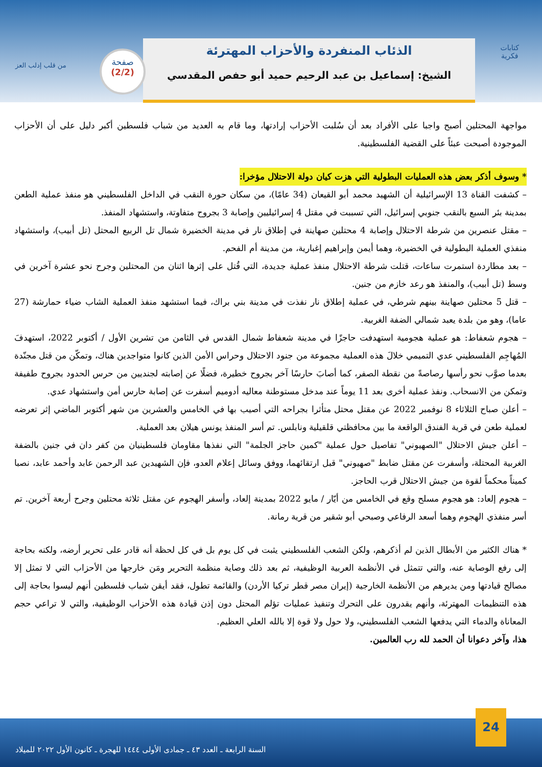من قلب إدلب العز
كتابات
فكرية
الذئاب المنفردة والأحزاب المهترئة
الشيخ: إسماعيل بن عبد الرحيم حميد أبو حفص المقدسي
صفحة
(2/2)
مواجهة المحتلين أصبح واجبا على الأفراد بعد أن سُلبت الأحزاب إرادتها، وما قام به العديد من شباب فلسطين أكبر دليل على أن الأحزاب الموجودة أصبحت عبئاً على القضية الفلسطينية.
* وسوف أذكر بعض هذه العمليات البطولية التي هزت كيان دولة الاحتلال مؤخرا:
– كشفت القناة 13 الإسرائيلية أن الشهيد محمد أبو القيعان (34 عامًا)، من سكان حورة النقب في الداخل الفلسطيني هو منفذ عملية الطعن بمدينة بئر السبع بالنقب جنوبي إسرائيل، التي تسببت في مقتل 4 إسرائيليين وإصابة 3 بجروح متفاوتة، واستشهاد المنفذ.
– مقتل عنصرين من شرطة الاحتلال وإصابة 4 محتلين صهاينة في إطلاق نار في مدينة الخضيرة شمال تل الربيع المحتل (تل أبيب)، واستشهاد منفذي العملية البطولية في الخضيرة، وهما أيمن وإبراهيم إغبارية، من مدينة أم الفحم.
– بعد مطاردة استمرت ساعات، قتلت شرطة الاحتلال منفذ عملية جديدة، التي قُتل على إثرها اثنان من المحتلين وجرح نحو عشرة آخرين في وسط (تل أبيب)، والمنفذ هو رعد خازم من جنين.
– قتل 5 محتلين صهاينة بينهم شرطي، في عملية إطلاق نار نفذت في مدينة بني براك، فيما استشهد منفذ العملية الشاب ضياء حمارشة (27 عاما)، وهو من بلدة يعبد شمالي الضفة الغربية.
– هجوم شعفاط: هو عملية هجومية استهدفت حاجزًا في مدينة شعفاط شمال القدس في الثامن من تشرين الأول / أكتوبر 2022، استهدفَ المُهاجِم الفلسطيني عدي التميمي خلالَ هذه العملية مجموعة من جنود الاحتلال وحراس الأمن الذين كانوا متواجدين هناك، وتمكّن من قتل مجنّدة بعدما صوَّب نحو رأسها رصاصةً من نقطة الصفر، كما أصابَ حارسًا آخر بجروح خطيرة، فضلًا عن إصابته لجنديين من حرس الحدود بجروح طفيفة وتمكن من الانسحاب. ونفذ عملية أخرى بعد 11 يوماً عند مدخل مستوطنة معاليه أدوميم أسفرت عن إصابة حارس أمن واستشهاد عدي.
– أعلن صباح الثلاثاء 8 نوفمبر 2022 عن مقتل محتل متأثرا بجراحه التي أصيب بها في الخامس والعشرين من شهر أكتوبر الماضي إثر تعرضه لعملية طعن في قرية الفندق الواقعة ما بين محافظتي قلقيلية ونابلس. تم أسر المنفذ يونس هيلان بعد العملية.
– أعلن جيش الاحتلال "الصهيوني" تفاصيل حول عملية "كمين حاجز الجلمة" التي نفذها مقاومان فلسطينيان من كفر دان في جنين بالضفة الغربية المحتلة، وأسفرت عن مقتل ضابط "صهيوني" قبل ارتقائهما، ووفق وسائل إعلام العدو، فإن الشهيدين عبد الرحمن عابد وأحمد عابد، نصبا كميناً محكماً لقوة من جيش الاحتلال قرب الحاجز.
– هجوم إلعاد: هو هجوم مسلح وقع في الخامس من أيّار / مايو 2022 بمدينة إلعاد، وأسفر الهجوم عن مقتل ثلاثة محتلين وجرح أربعة آخرين. تم أسر منفذي الهجوم وهما أسعد الرفاعي وصبحي أبو شقير من قرية رمانة.
* هناك الكثير من الأبطال الذين لم أذكرهم، ولكن الشعب الفلسطيني يثبت في كل يوم بل في كل لحظة أنه قادر على تحرير أرضه، ولكنه بحاجة إلى رفع الوصاية عنه، والتي تتمثل في الأنظمة العربية الوظيفية، ثم بعد ذلك وصاية منظمة التحرير ومَن خارجها من الأحزاب التي لا تمثل إلا مصالح قيادتها ومن يديرهم من الأنظمة الخارجية (إيران مصر قطر تركيا الأردن) والقائمة تطول، فقد أيقن شباب فلسطين أنهم ليسوا بحاجة إلى هذه التنظيمات المهترئة، وأنهم يقدرون على التحرك وتنفيذ عمليات تؤلم المحتل دون إذن قيادة هذه الأحزاب الوظيفية، والتي لا تراعي حجم المعاناة والدماء التي يدفعها الشعب الفلسطيني، ولا حول ولا قوة إلا بالله العلي العظيم.
هذا، وآخر دعوانا أن الحمد لله رب العالمين.
السنة الرابعة ـ العدد ٤٣ ـ جمادى الأولى ١٤٤٤ للهجرة ـ كانون الأول ٢٠٢٢ للميلاد
24